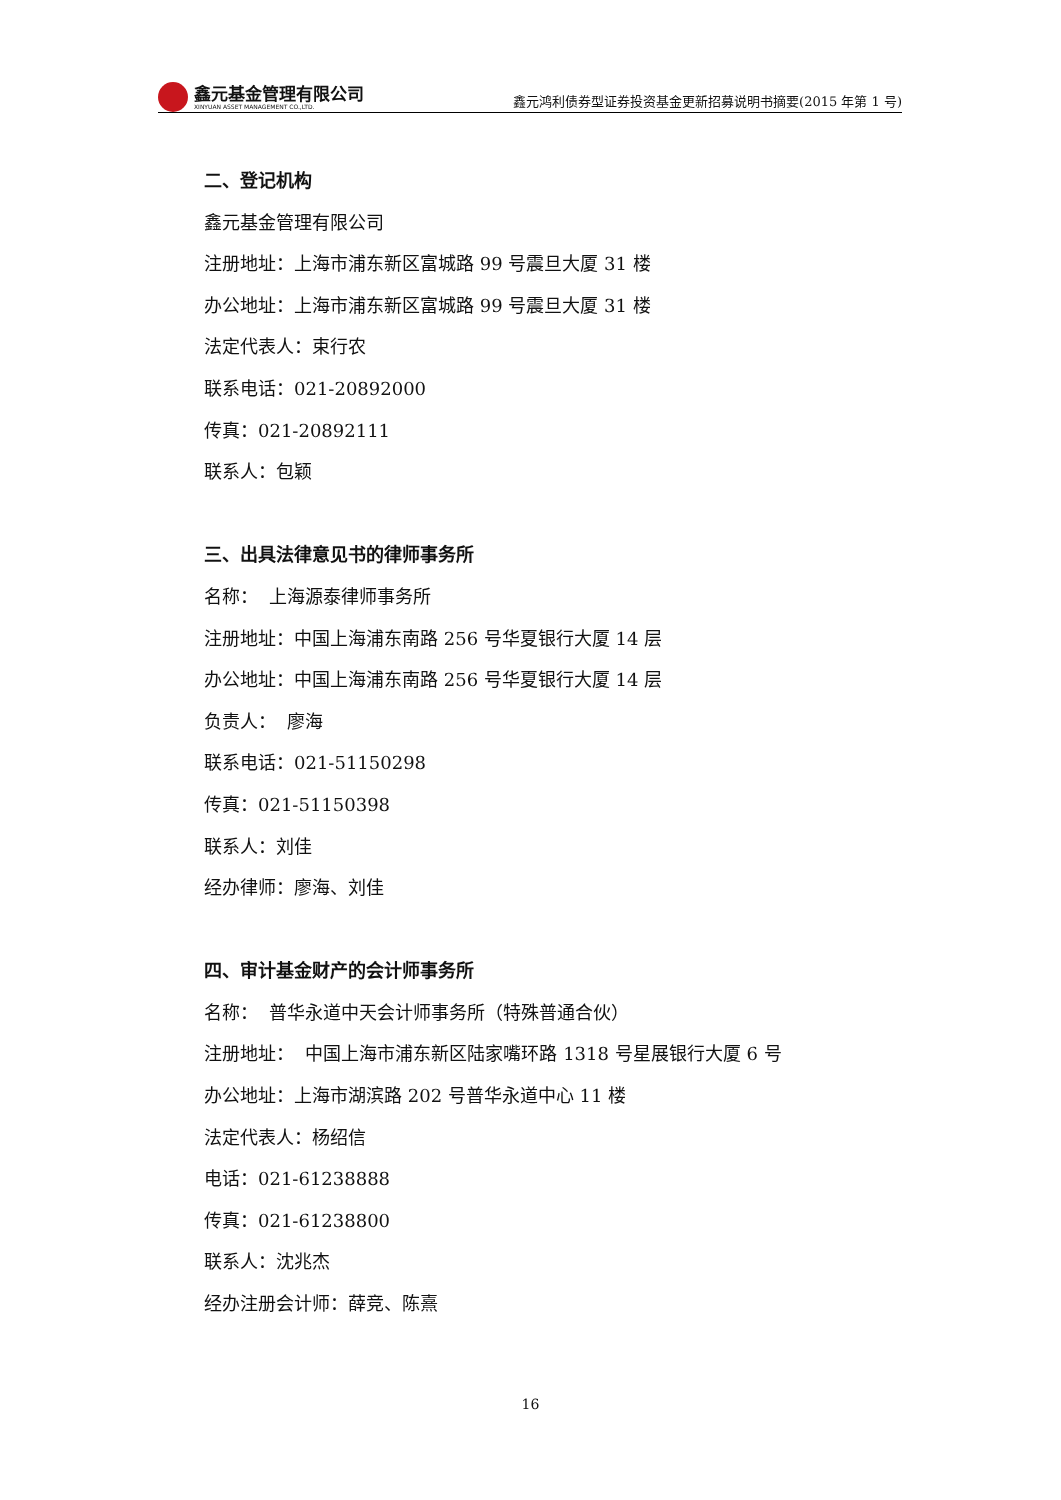鑫元基金管理有限公司
XINYUAN ASSET MANAGEMENT CO.,LTD.
鑫元鸿利债券型证券投资基金更新招募说明书摘要(2015 年第 1 号)
二、登记机构
鑫元基金管理有限公司
注册地址：上海市浦东新区富城路 99 号震旦大厦 31 楼
办公地址：上海市浦东新区富城路 99 号震旦大厦 31 楼
法定代表人：束行农
联系电话：021-20892000
传真：021-20892111
联系人：包颖
三、出具法律意见书的律师事务所
名称： 上海源泰律师事务所
注册地址：中国上海浦东南路 256 号华夏银行大厦 14 层
办公地址：中国上海浦东南路 256 号华夏银行大厦 14 层
负责人： 廖海
联系电话：021-51150298
传真：021-51150398
联系人：刘佳
经办律师：廖海、刘佳
四、审计基金财产的会计师事务所
名称： 普华永道中天会计师事务所（特殊普通合伙）
注册地址： 中国上海市浦东新区陆家嘴环路 1318 号星展银行大厦 6 号
办公地址：上海市湖滨路 202 号普华永道中心 11 楼
法定代表人：杨绍信
电话：021-61238888
传真：021-61238800
联系人：沈兆杰
经办注册会计师：薛竞、陈熹
16